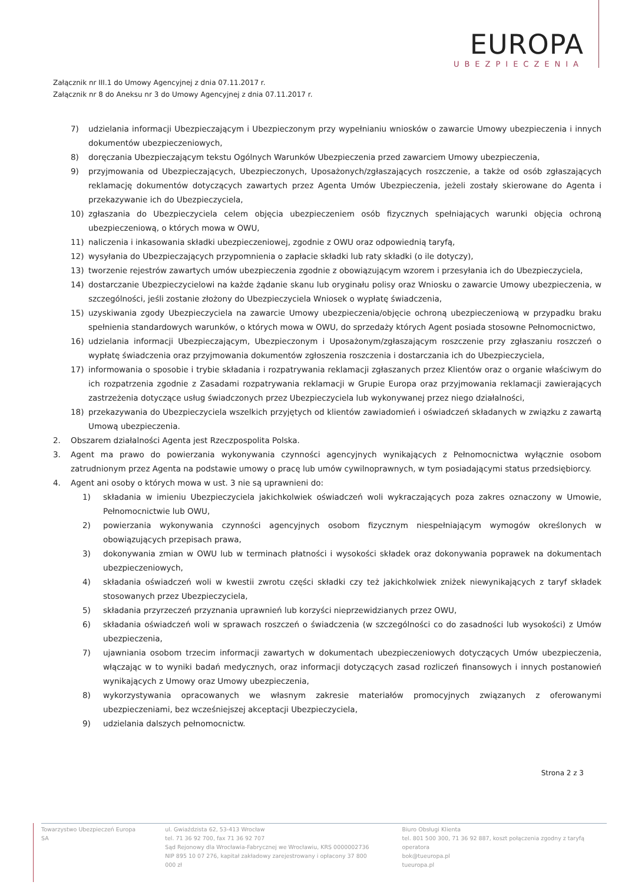EUROPA
UBEZPIECZENIA
Załącznik nr III.1 do Umowy Agencyjnej z dnia 07.11.2017 r.
Załącznik nr 8 do Aneksu nr 3 do Umowy Agencyjnej z dnia 07.11.2017 r.
7) udzielania informacji Ubezpieczającym i Ubezpieczonym przy wypełnianiu wniosków o zawarcie Umowy ubezpieczenia i innych dokumentów ubezpieczeniowych,
8) doręczania Ubezpieczającym tekstu Ogólnych Warunków Ubezpieczenia przed zawarciem Umowy ubezpieczenia,
9) przyjmowania od Ubezpieczających, Ubezpieczonych, Uposażonych/zgłaszających roszczenie, a także od osób zgłaszających reklamację dokumentów dotyczących zawartych przez Agenta Umów Ubezpieczenia, jeżeli zostały skierowane do Agenta i przekazywanie ich do Ubezpieczyciela,
10) zgłaszania do Ubezpieczyciela celem objęcia ubezpieczeniem osób fizycznych spełniających warunki objęcia ochroną ubezpieczeniową, o których mowa w OWU,
11) naliczenia i inkasowania składki ubezpieczeniowej, zgodnie z OWU oraz odpowiednią taryfą,
12) wysyłania do Ubezpieczających przypomnienia o zapłacie składki lub raty składki (o ile dotyczy),
13) tworzenie rejestrów zawartych umów ubezpieczenia zgodnie z obowiązującym wzorem i przesyłania ich do Ubezpieczyciela,
14) dostarczanie Ubezpieczycielowi na każde żądanie skanu lub oryginału polisy oraz Wniosku o zawarcie Umowy ubezpieczenia, w szczególności, jeśli zostanie złożony do Ubezpieczyciela Wniosek o wypłatę świadczenia,
15) uzyskiwania zgody Ubezpieczyciela na zawarcie Umowy ubezpieczenia/objęcie ochroną ubezpieczeniową w przypadku braku spełnienia standardowych warunków, o których mowa w OWU, do sprzedaży których Agent posiada stosowne Pełnomocnictwo,
16) udzielania informacji Ubezpieczającym, Ubezpieczonym i Uposażonym/zgłaszającym roszczenie przy zgłaszaniu roszczeń o wypłatę świadczenia oraz przyjmowania dokumentów zgłoszenia roszczenia i dostarczania ich do Ubezpieczyciela,
17) informowania o sposobie i trybie składania i rozpatrywania reklamacji zgłaszanych przez Klientów oraz o organie właściwym do ich rozpatrzenia zgodnie z Zasadami rozpatrywania reklamacji w Grupie Europa oraz przyjmowania reklamacji zawierających zastrzeżenia dotyczące usług świadczonych przez Ubezpieczyciela lub wykonywanej przez niego działalności,
18) przekazywania do Ubezpieczyciela wszelkich przyjętych od klientów zawiadomień i oświadczeń składanych w związku z zawartą Umową ubezpieczenia.
2. Obszarem działalności Agenta jest Rzeczpospolita Polska.
3. Agent ma prawo do powierzania wykonywania czynności agencyjnych wynikających z Pełnomocnictwa wyłącznie osobom zatrudnionym przez Agenta na podstawie umowy o pracę lub umów cywilnoprawnych, w tym posiadającymi status przedsiębiorcy.
4. Agent ani osoby o których mowa w ust. 3 nie są uprawnieni do:
1) składania w imieniu Ubezpieczyciela jakichkolwiek oświadczeń woli wykraczających poza zakres oznaczony w Umowie, Pełnomocnictwie lub OWU,
2) powierzania wykonywania czynności agencyjnych osobom fizycznym niespełniającym wymogów określonych w obowiązujących przepisach prawa,
3) dokonywania zmian w OWU lub w terminach płatności i wysokości składek oraz dokonywania poprawek na dokumentach ubezpieczeniowych,
4) składania oświadczeń woli w kwestii zwrotu części składki czy też jakichkolwiek zniżek niewynikających z taryf składek stosowanych przez Ubezpieczyciela,
5) składania przyrzeczeń przyznania uprawnień lub korzyści nieprzewidzianych przez OWU,
6) składania oświadczeń woli w sprawach roszczeń o świadczenia (w szczególności co do zasadności lub wysokości) z Umów ubezpieczenia,
7) ujawniania osobom trzecim informacji zawartych w dokumentach ubezpieczeniowych dotyczących Umów ubezpieczenia, włączając w to wyniki badań medycznych, oraz informacji dotyczących zasad rozliczeń finansowych i innych postanowień wynikających z Umowy oraz Umowy ubezpieczenia,
8) wykorzystywania opracowanych we własnym zakresie materiałów promocyjnych związanych z oferowanymi ubezpieczeniami, bez wcześniejszej akceptacji Ubezpieczyciela,
9) udzielania dalszych pełnomocnictw.
Strona 2 z 3
Towarzystwo Ubezpieczeń Europa SA
ul. Gwiaździsta 62, 53-413 Wrocław
tel. 71 36 92 700, fax 71 36 92 707
Sąd Rejonowy dla Wrocławia-Fabrycznej we Wrocławiu, KRS 0000002736
NIP 895 10 07 276, kapitał zakładowy zarejestrowany i opłacony 37 800 000 zł
Biuro Obsługi Klienta
tel. 801 500 300, 71 36 92 887, koszt połączenia zgodny z taryfą operatora
bok@tueuropa.pl
tueuropa.pl